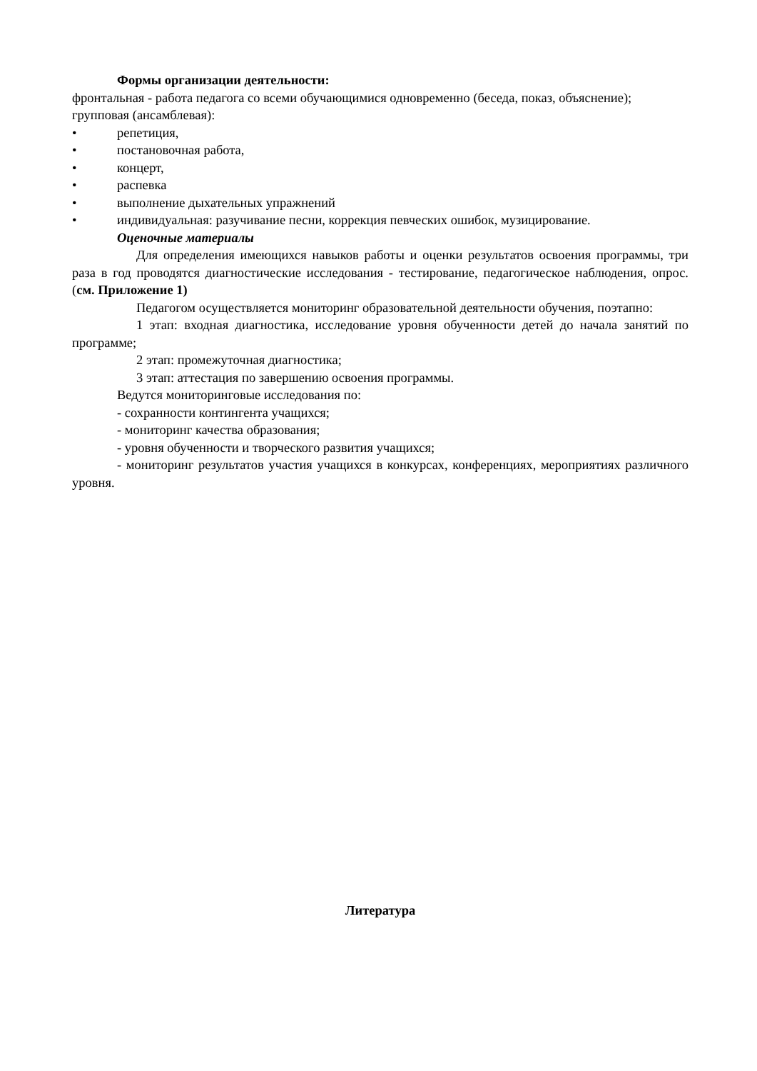Формы организации деятельности:
фронтальная - работа педагога со всеми обучающимися одновременно (беседа, показ, объяснение);
групповая (ансамблевая):
• репетиция,
• постановочная работа,
• концерт,
• распевка
• выполнение дыхательных упражнений
• индивидуальная: разучивание песни, коррекция певческих ошибок, музицирование.
Оценочные материалы
Для определения имеющихся навыков работы и оценки результатов освоения программы, три раза в год проводятся диагностические исследования - тестирование, педагогическое наблюдения, опрос. (см. Приложение 1)
Педагогом осуществляется мониторинг образовательной деятельности обучения, поэтапно:
1 этап: входная диагностика, исследование уровня обученности детей до начала занятий по программе;
2 этап: промежуточная диагностика;
3 этап: аттестация по завершению освоения программы.
Ведутся мониторинговые исследования по:
- сохранности контингента учащихся;
- мониторинг качества образования;
- уровня обученности и творческого развития учащихся;
- мониторинг результатов участия учащихся в конкурсах, конференциях, мероприятиях различного уровня.
Литература